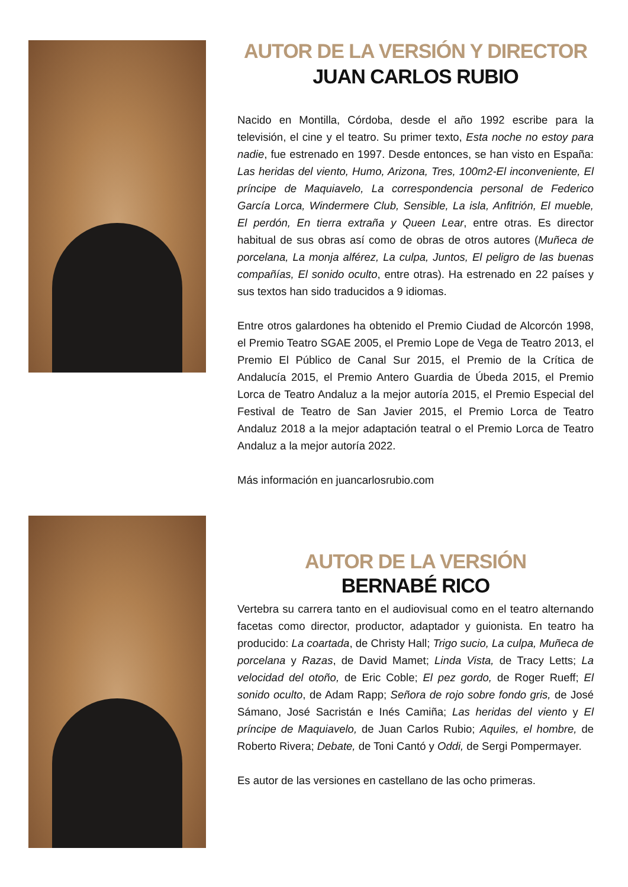AUTOR DE LA VERSIÓN Y DIRECTOR
JUAN CARLOS RUBIO
Nacido en Montilla, Córdoba, desde el año 1992 escribe para la televisión, el cine y el teatro. Su primer texto, Esta noche no estoy para nadie, fue estrenado en 1997. Desde entonces, se han visto en España: Las heridas del viento, Humo, Arizona, Tres, 100m2-El inconveniente, El príncipe de Maquiavelo, La correspondencia personal de Federico García Lorca, Windermere Club, Sensible, La isla, Anfitrión, El mueble, El perdón, En tierra extraña y Queen Lear, entre otras. Es director habitual de sus obras así como de obras de otros autores (Muñeca de porcelana, La monja alférez, La culpa, Juntos, El peligro de las buenas compañías, El sonido oculto, entre otras). Ha estrenado en 22 países y sus textos han sido traducidos a 9 idiomas.
Entre otros galardones ha obtenido el Premio Ciudad de Alcorcón 1998, el Premio Teatro SGAE 2005, el Premio Lope de Vega de Teatro 2013, el Premio El Público de Canal Sur 2015, el Premio de la Crítica de Andalucía 2015, el Premio Antero Guardia de Úbeda 2015, el Premio Lorca de Teatro Andaluz a la mejor autoría 2015, el Premio Especial del Festival de Teatro de San Javier 2015, el Premio Lorca de Teatro Andaluz 2018 a la mejor adaptación teatral o el Premio Lorca de Teatro Andaluz a la mejor autoría 2022.
Más información en juancarlosrubio.com
AUTOR DE LA VERSIÓN
BERNABÉ RICO
Vertebra su carrera tanto en el audiovisual como en el teatro alternando facetas como director, productor, adaptador y guionista. En teatro ha producido: La coartada, de Christy Hall; Trigo sucio, La culpa, Muñeca de porcelana y Razas, de David Mamet; Linda Vista, de Tracy Letts; La velocidad del otoño, de Eric Coble; El pez gordo, de Roger Rueff; El sonido oculto, de Adam Rapp; Señora de rojo sobre fondo gris, de José Sámano, José Sacristán e Inés Camiña; Las heridas del viento y El príncipe de Maquiavelo, de Juan Carlos Rubio; Aquiles, el hombre, de Roberto Rivera; Debate, de Toni Cantó y Oddi, de Sergi Pompermayer.
Es autor de las versiones en castellano de las ocho primeras.